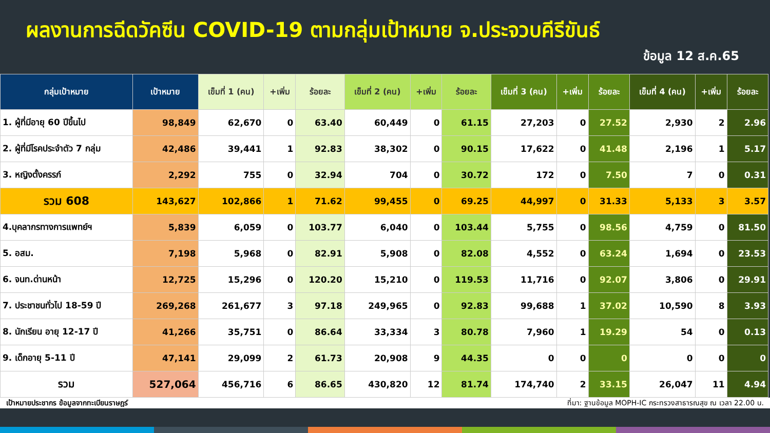ผลงานการฉีดวัคซีน COVID-19 ตามกลุ่มเป้าหมาย จ.ประจวบคีรีขันธ์
ข้อมูล 12 ส.ค.65
| กลุ่มเป้าหมาย | เป้าหมาย | เข็มที่ 1 (คน) | +เพิ่ม | ร้อยละ | เข็มที่ 2 (คน) | +เพิ่ม | ร้อยละ | เข็มที่ 3 (คน) | +เพิ่ม | ร้อยละ | เข็มที่ 4 (คน) | +เพิ่ม | ร้อยละ |
| --- | --- | --- | --- | --- | --- | --- | --- | --- | --- | --- | --- | --- | --- |
| 1. ผู้ที่มีอายุ 60 ปีขึ้นไป | 98,849 | 62,670 | 0 | 63.40 | 60,449 | 0 | 61.15 | 27,203 | 0 | 27.52 | 2,930 | 2 | 2.96 |
| 2. ผู้ที่มีโรคประจำตัว 7 กลุ่ม | 42,486 | 39,441 | 1 | 92.83 | 38,302 | 0 | 90.15 | 17,622 | 0 | 41.48 | 2,196 | 1 | 5.17 |
| 3. หญิงตั้งครรภ์ | 2,292 | 755 | 0 | 32.94 | 704 | 0 | 30.72 | 172 | 0 | 7.50 | 7 | 0 | 0.31 |
| รวม 608 | 143,627 | 102,866 | 1 | 71.62 | 99,455 | 0 | 69.25 | 44,997 | 0 | 31.33 | 5,133 | 3 | 3.57 |
| 4.บุคลากรทางการแพทย์ฯ | 5,839 | 6,059 | 0 | 103.77 | 6,040 | 0 | 103.44 | 5,755 | 0 | 98.56 | 4,759 | 0 | 81.50 |
| 5. อสม. | 7,198 | 5,968 | 0 | 82.91 | 5,908 | 0 | 82.08 | 4,552 | 0 | 63.24 | 1,694 | 0 | 23.53 |
| 6. จนท.ด่านหน้า | 12,725 | 15,296 | 0 | 120.20 | 15,210 | 0 | 119.53 | 11,716 | 0 | 92.07 | 3,806 | 0 | 29.91 |
| 7. ประชาชนทั่วไป 18-59 ปี | 269,268 | 261,677 | 3 | 97.18 | 249,965 | 0 | 92.83 | 99,688 | 1 | 37.02 | 10,590 | 8 | 3.93 |
| 8. นักเรียน อายุ 12-17 ปี | 41,266 | 35,751 | 0 | 86.64 | 33,334 | 3 | 80.78 | 7,960 | 1 | 19.29 | 54 | 0 | 0.13 |
| 9. เด็กอายุ 5-11 ปี | 47,141 | 29,099 | 2 | 61.73 | 20,908 | 9 | 44.35 | 0 | 0 | 0 | 0 | 0 | 0 |
| รวม | 527,064 | 456,716 | 6 | 86.65 | 430,820 | 12 | 81.74 | 174,740 | 2 | 33.15 | 26,047 | 11 | 4.94 |
เป้าหมายประชากร ข้อมูลจากทะเบียนราษฎร์ ที่มา: ฐานข้อมูล MOPH-IC กระทรวงสาธารณสุข ณ เวลา 22.00 น.